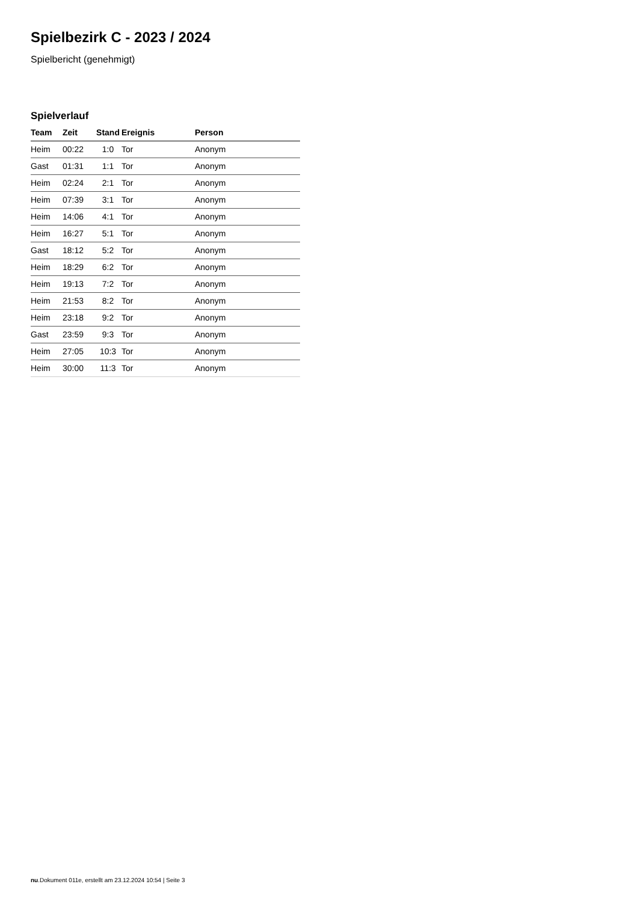Spielbezirk C - 2023 / 2024
Spielbericht (genehmigt)
Spielverlauf
| Team | Zeit | Stand | Ereignis | Person |
| --- | --- | --- | --- | --- |
| Heim | 00:22 | 1:0 | Tor | Anonym |
| Gast | 01:31 | 1:1 | Tor | Anonym |
| Heim | 02:24 | 2:1 | Tor | Anonym |
| Heim | 07:39 | 3:1 | Tor | Anonym |
| Heim | 14:06 | 4:1 | Tor | Anonym |
| Heim | 16:27 | 5:1 | Tor | Anonym |
| Gast | 18:12 | 5:2 | Tor | Anonym |
| Heim | 18:29 | 6:2 | Tor | Anonym |
| Heim | 19:13 | 7:2 | Tor | Anonym |
| Heim | 21:53 | 8:2 | Tor | Anonym |
| Heim | 23:18 | 9:2 | Tor | Anonym |
| Gast | 23:59 | 9:3 | Tor | Anonym |
| Heim | 27:05 | 10:3 | Tor | Anonym |
| Heim | 30:00 | 11:3 | Tor | Anonym |
nu.Dokument 011e, erstellt am 23.12.2024 10:54 | Seite 3